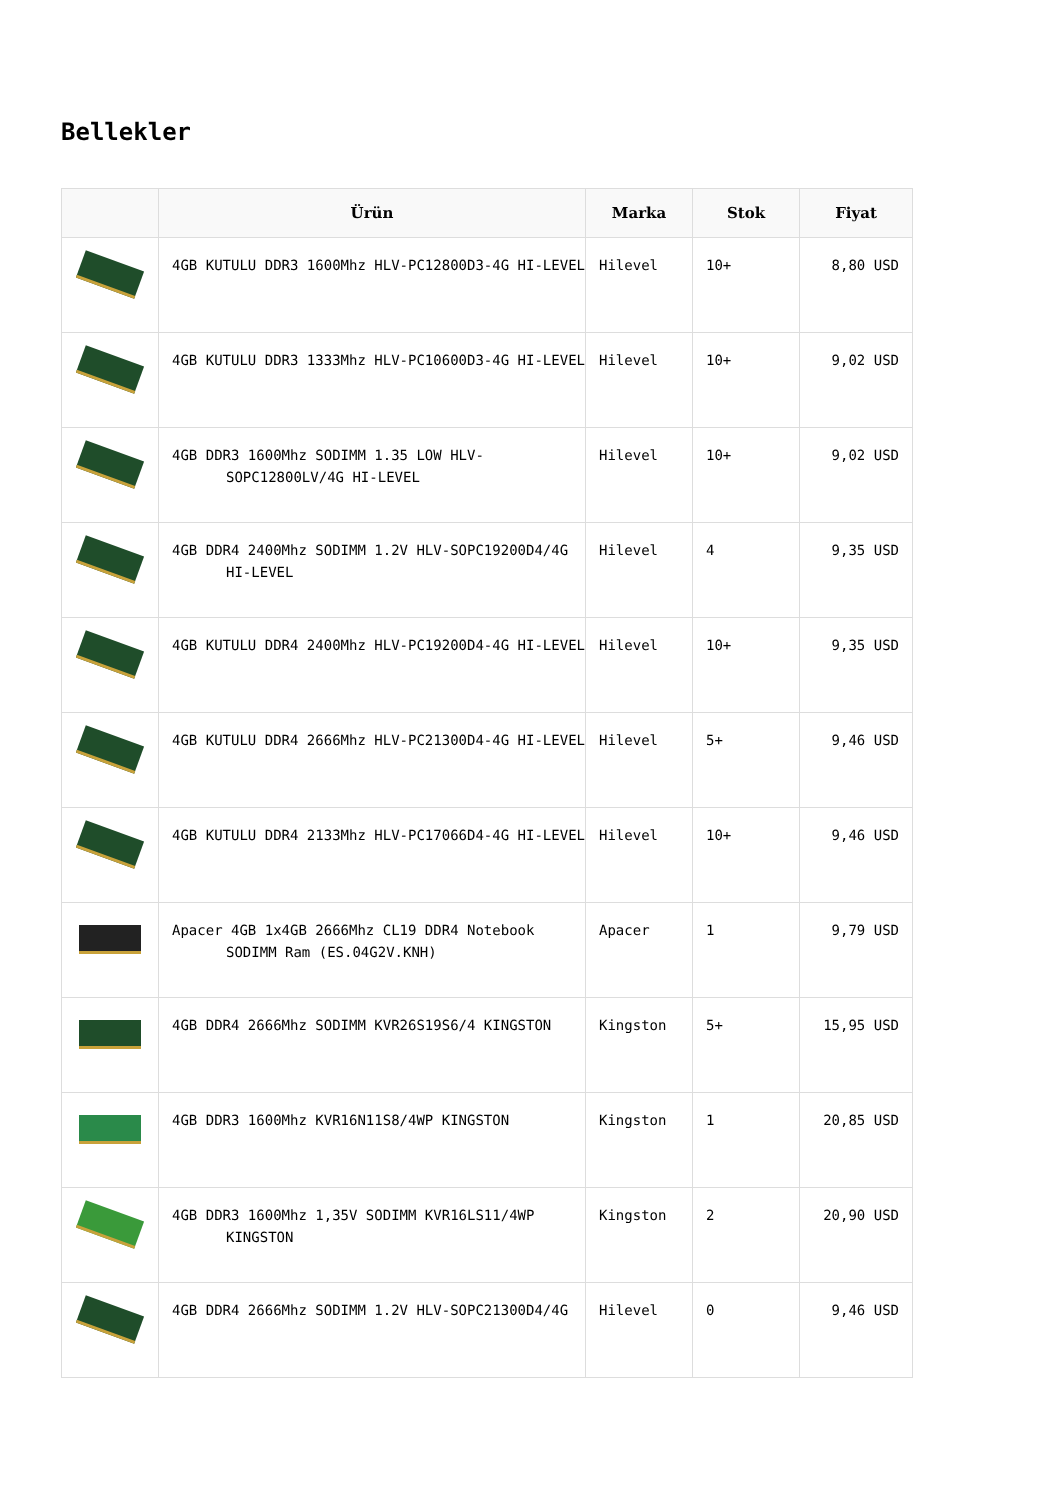Bellekler
| | Ürün | Marka | Stok | Fiyat |
| --- | --- | --- | --- | --- |
| | 4GB KUTULU DDR3 1600Mhz HLV-PC12800D3-4G HI-LEVEL | Hilevel | 10+ | 8,80 USD |
| | 4GB KUTULU DDR3 1333Mhz HLV-PC10600D3-4G HI-LEVEL | Hilevel | 10+ | 9,02 USD |
| | 4GB DDR3 1600Mhz SODIMM 1.35 LOW HLV-SOPC12800LV/4G HI-LEVEL | Hilevel | 10+ | 9,02 USD |
| | 4GB DDR4 2400Mhz SODIMM 1.2V HLV-SOPC19200D4/4G HI-LEVEL | Hilevel | 4 | 9,35 USD |
| | 4GB KUTULU DDR4 2400Mhz HLV-PC19200D4-4G HI-LEVEL | Hilevel | 10+ | 9,35 USD |
| | 4GB KUTULU DDR4 2666Mhz HLV-PC21300D4-4G HI-LEVEL | Hilevel | 5+ | 9,46 USD |
| | 4GB KUTULU DDR4 2133Mhz HLV-PC17066D4-4G HI-LEVEL | Hilevel | 10+ | 9,46 USD |
| | Apacer 4GB 1x4GB 2666Mhz CL19 DDR4 Notebook SODIMM Ram (ES.04G2V.KNH) | Apacer | 1 | 9,79 USD |
| | 4GB DDR4 2666Mhz SODIMM KVR26S19S6/4 KINGSTON | Kingston | 5+ | 15,95 USD |
| | 4GB DDR3 1600Mhz KVR16N11S8/4WP KINGSTON | Kingston | 1 | 20,85 USD |
| | 4GB DDR3 1600Mhz 1,35V SODIMM KVR16LS11/4WP KINGSTON | Kingston | 2 | 20,90 USD |
| | 4GB DDR4 2666Mhz SODIMM 1.2V HLV-SOPC21300D4/4G | Hilevel | 0 | 9,46 USD |